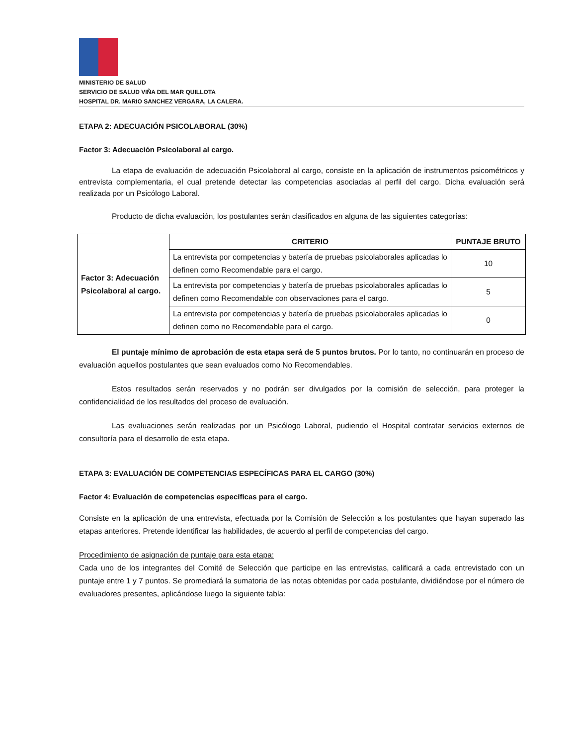MINISTERIO DE SALUD
SERVICIO DE SALUD VIÑA DEL MAR QUILLOTA
HOSPITAL DR. MARIO SANCHEZ VERGARA, LA CALERA.
ETAPA 2: ADECUACIÓN PSICOLABORAL (30%)
Factor 3: Adecuación Psicolaboral al cargo.
La etapa de evaluación de adecuación Psicolaboral al cargo, consiste en la aplicación de instrumentos psicométricos y entrevista complementaria, el cual pretende detectar las competencias asociadas al perfil del cargo. Dicha evaluación será realizada por un Psicólogo Laboral.
Producto de dicha evaluación, los postulantes serán clasificados en alguna de las siguientes categorías:
| Factor 3: Adecuación Psicolaboral al cargo. | CRITERIO | PUNTAJE BRUTO |
| | La entrevista por competencias y batería de pruebas psicolaborales aplicadas lo definen como Recomendable para el cargo. | 10 |
| | La entrevista por competencias y batería de pruebas psicolaborales aplicadas lo definen como Recomendable con observaciones para el cargo. | 5 |
| | La entrevista por competencias y batería de pruebas psicolaborales aplicadas lo definen como no Recomendable para el cargo. | 0 |
El puntaje mínimo de aprobación de esta etapa será de 5 puntos brutos. Por lo tanto, no continuarán en proceso de evaluación aquellos postulantes que sean evaluados como No Recomendables.
Estos resultados serán reservados y no podrán ser divulgados por la comisión de selección, para proteger la confidencialidad de los resultados del proceso de evaluación.
Las evaluaciones serán realizadas por un Psicólogo Laboral, pudiendo el Hospital contratar servicios externos de consultoría para el desarrollo de esta etapa.
ETAPA 3: EVALUACIÓN DE COMPETENCIAS ESPECÍFICAS PARA EL CARGO (30%)
Factor 4: Evaluación de competencias específicas para el cargo.
Consiste en la aplicación de una entrevista, efectuada por la Comisión de Selección a los postulantes que hayan superado las etapas anteriores. Pretende identificar las habilidades, de acuerdo al perfil de competencias del cargo.
Procedimiento de asignación de puntaje para esta etapa:
Cada uno de los integrantes del Comité de Selección que participe en las entrevistas, calificará a cada entrevistado con un puntaje entre 1 y 7 puntos. Se promediará la sumatoria de las notas obtenidas por cada postulante, dividiéndose por el número de evaluadores presentes, aplicándose luego la siguiente tabla: